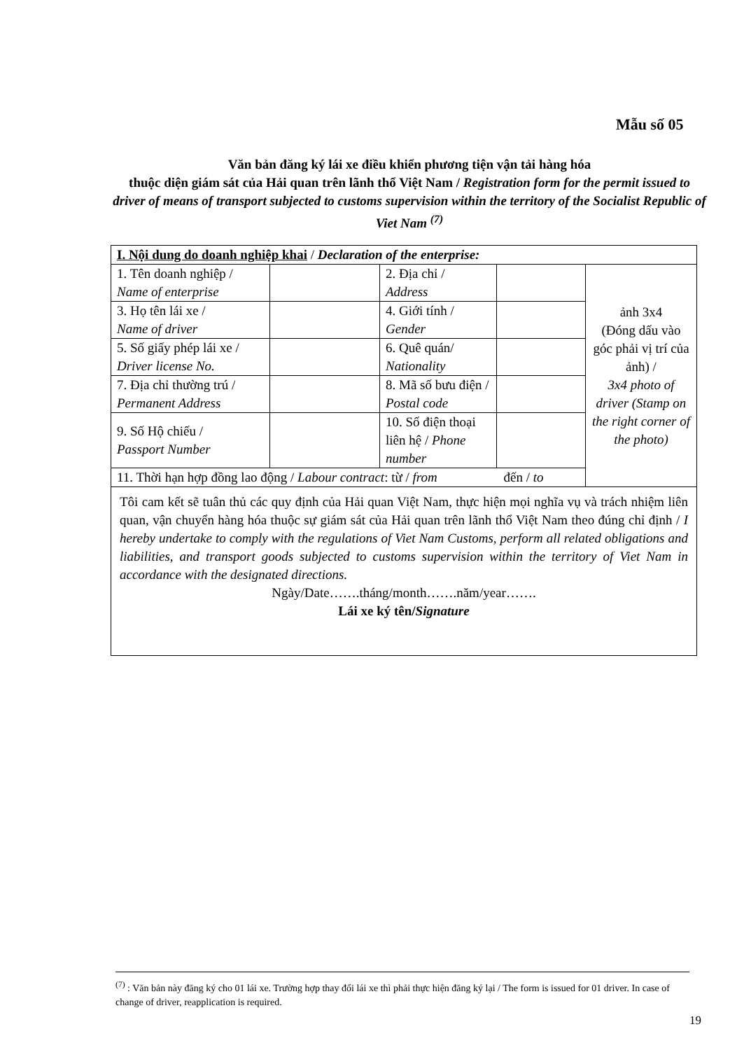Mẫu số 05
Văn bản đăng ký lái xe điều khiển phương tiện vận tải hàng hóa
thuộc diện giám sát của Hải quan trên lãnh thổ Việt Nam / Registration form for the permit issued to driver of means of transport subjected to customs supervision within the territory of the Socialist Republic of Viet Nam <sup>(7)</sup>
| I. Nội dung do doanh nghiệp khai / Declaration of the enterprise: | | | | |
| 1. Tên doanh nghiệp / Name of enterprise | | 2. Địa chỉ / Address | | ảnh 3x4 (Đóng dấu vào góc phải vị trí của ảnh) / 3x4 photo of driver (Stamp on the right corner of the photo) |
| 3. Họ tên lái xe / Name of driver | | 4. Giới tính / Gender | | |
| 5. Số giấy phép lái xe / Driver license No. | | 6. Quê quán/ Nationality | | |
| 7. Địa chỉ thường trú / Permanent Address | | 8. Mã số bưu điện / Postal code | | |
| 9. Số Hộ chiếu / Passport Number | | 10. Số điện thoại liên hệ / Phone number | | |
| 11. Thời hạn hợp đồng lao động / Labour contract : từ / from đến / to | | | | |
| Tôi cam kết sẽ tuân thủ các quy định của Hải quan Việt Nam, thực hiện mọi nghĩa vụ và trách nhiệm liên quan, vận chuyển hàng hóa thuộc sự giám sát của Hải quan trên lãnh thổ Việt Nam theo đúng chỉ định / I hereby undertake to comply with the regulations of Viet Nam Customs, perform all related obligations and liabilities, and transport goods subjected to customs supervision within the territory of Viet Nam in accordance with the designated directions. Ngày/Date…….tháng/month…….năm/year……. Lái xe ký tên/ Signature | | | | |
<sup>(7)</sup> : Văn bản này đăng ký cho 01 lái xe. Trường hợp thay đổi lái xe thì phải thực hiện đăng ký lại / The form is issued for 01 driver. In case of change of driver, reapplication is required.
19